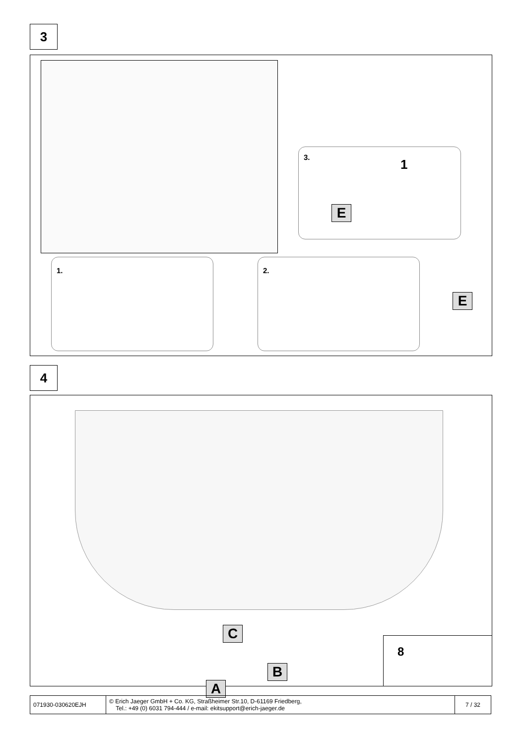3
3. 1
E
1.
2.
E
4
C
B
A
8
| 071930-030620EJH | © Erich Jaeger GmbH + Co. KG, Straßheimer Str.10, D-61169 Friedberg, Tel.: +49 (0) 6031 794-444 / e-mail: ekitsupport@erich-jaeger.de | 7 / 32 |